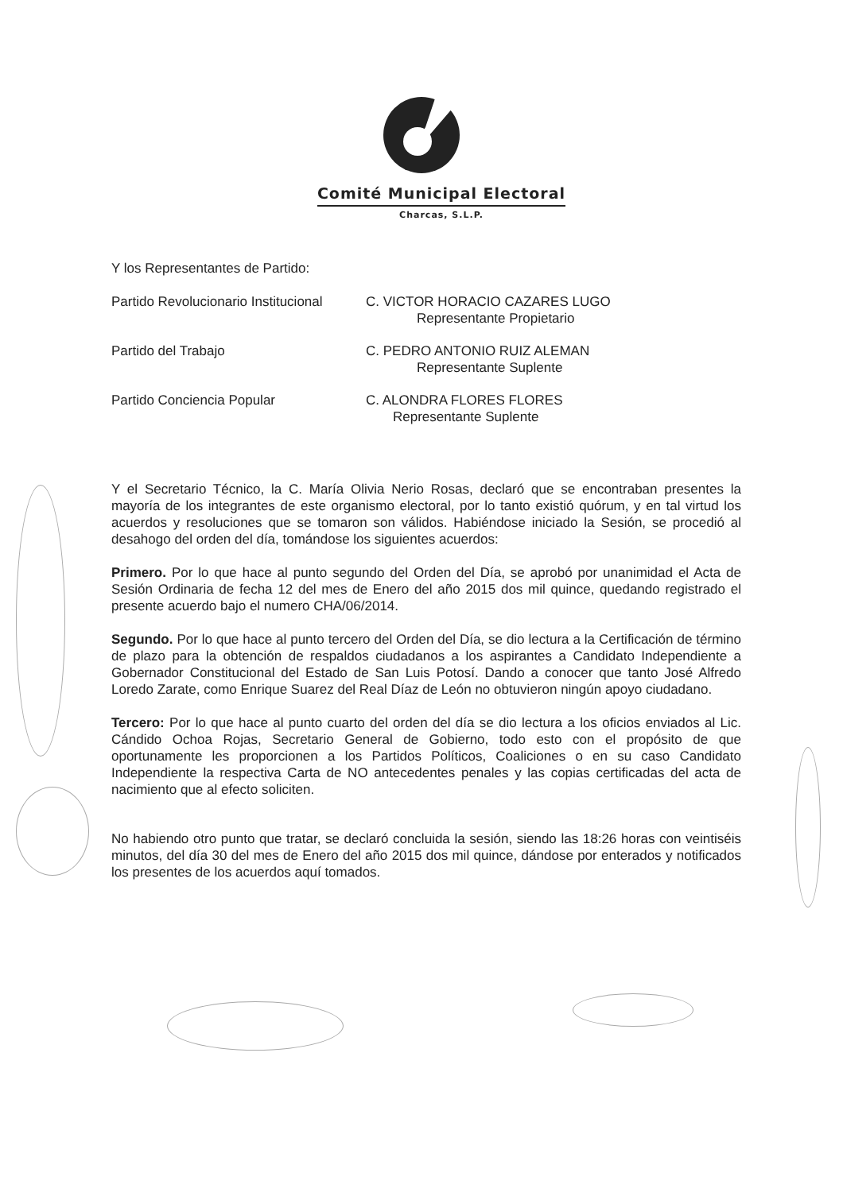Comité Municipal Electoral
Charcas, S.L.P.
Y los Representantes de Partido:
| Partido Revolucionario Institucional | C. VICTOR HORACIO CAZARES LUGO Representante Propietario |
| Partido del Trabajo | C. PEDRO ANTONIO RUIZ ALEMAN Representante Suplente |
| Partido Conciencia Popular | C. ALONDRA FLORES FLORES Representante Suplente |
Y el Secretario Técnico, la C. María Olivia Nerio Rosas, declaró que se encontraban presentes la mayoría de los integrantes de este organismo electoral, por lo tanto existió quórum, y en tal virtud los acuerdos y resoluciones que se tomaron son válidos. Habiéndose iniciado la Sesión, se procedió al desahogo del orden del día, tomándose los siguientes acuerdos:
Primero. Por lo que hace al punto segundo del Orden del Día, se aprobó por unanimidad el Acta de Sesión Ordinaria de fecha 12 del mes de Enero del año 2015 dos mil quince, quedando registrado el presente acuerdo bajo el numero CHA/06/2014.
Segundo. Por lo que hace al punto tercero del Orden del Día, se dio lectura a la Certificación de término de plazo para la obtención de respaldos ciudadanos a los aspirantes a Candidato Independiente a Gobernador Constitucional del Estado de San Luis Potosí. Dando a conocer que tanto José Alfredo Loredo Zarate, como Enrique Suarez del Real Díaz de León no obtuvieron ningún apoyo ciudadano.
Tercero: Por lo que hace al punto cuarto del orden del día se dio lectura a los oficios enviados al Lic. Cándido Ochoa Rojas, Secretario General de Gobierno, todo esto con el propósito de que oportunamente les proporcionen a los Partidos Políticos, Coaliciones o en su caso Candidato Independiente la respectiva Carta de NO antecedentes penales y las copias certificadas del acta de nacimiento que al efecto soliciten.
No habiendo otro punto que tratar, se declaró concluida la sesión, siendo las 18:26 horas con veintiséis minutos, del día 30 del mes de Enero del año 2015 dos mil quince, dándose por enterados y notificados los presentes de los acuerdos aquí tomados.